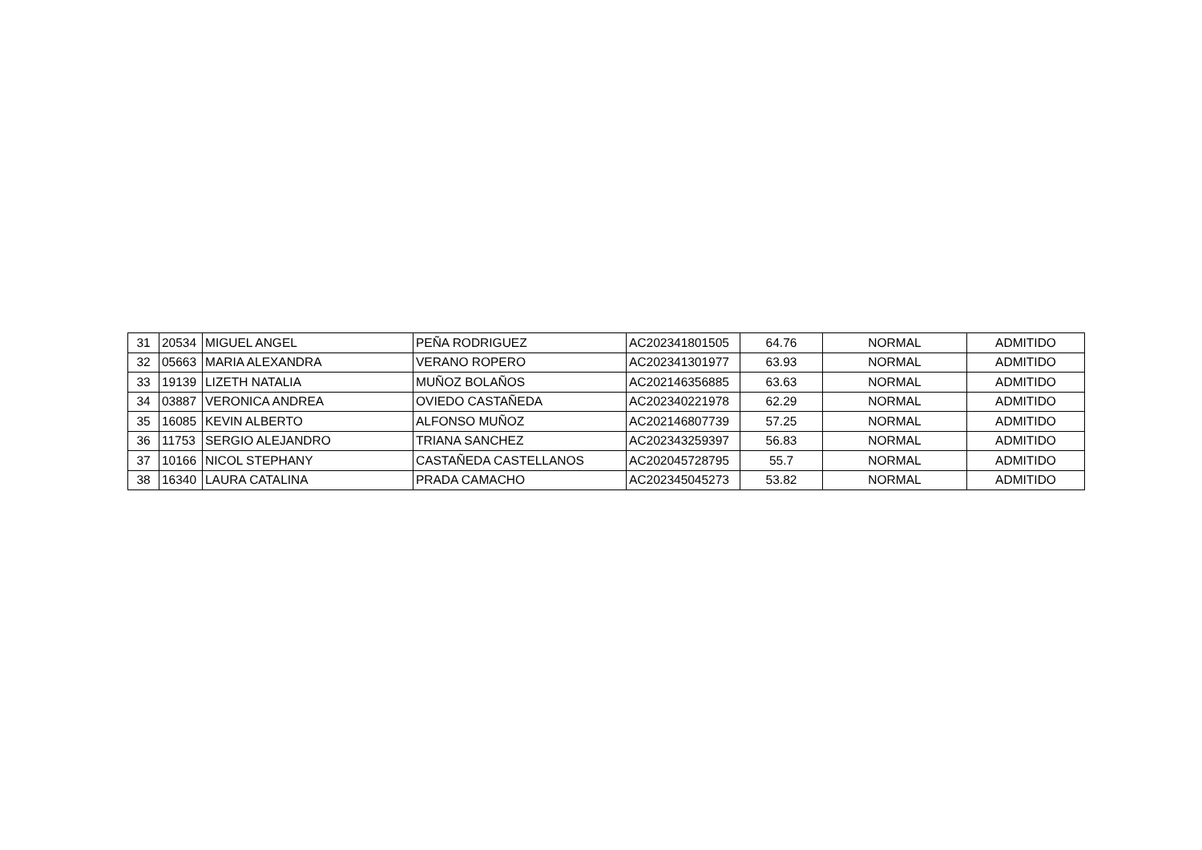| 31 | 20534 | MIGUEL ANGEL | PEÑA RODRIGUEZ | AC202341801505 | 64.76 | NORMAL | ADMITIDO |
| 32 | 05663 | MARIA ALEXANDRA | VERANO ROPERO | AC202341301977 | 63.93 | NORMAL | ADMITIDO |
| 33 | 19139 | LIZETH NATALIA | MUÑOZ BOLAÑOS | AC202146356885 | 63.63 | NORMAL | ADMITIDO |
| 34 | 03887 | VERONICA ANDREA | OVIEDO CASTAÑEDA | AC202340221978 | 62.29 | NORMAL | ADMITIDO |
| 35 | 16085 | KEVIN ALBERTO | ALFONSO MUÑOZ | AC202146807739 | 57.25 | NORMAL | ADMITIDO |
| 36 | 11753 | SERGIO ALEJANDRO | TRIANA SANCHEZ | AC202343259397 | 56.83 | NORMAL | ADMITIDO |
| 37 | 10166 | NICOL STEPHANY | CASTAÑEDA CASTELLANOS | AC202045728795 | 55.7 | NORMAL | ADMITIDO |
| 38 | 16340 | LAURA CATALINA | PRADA CAMACHO | AC202345045273 | 53.82 | NORMAL | ADMITIDO |